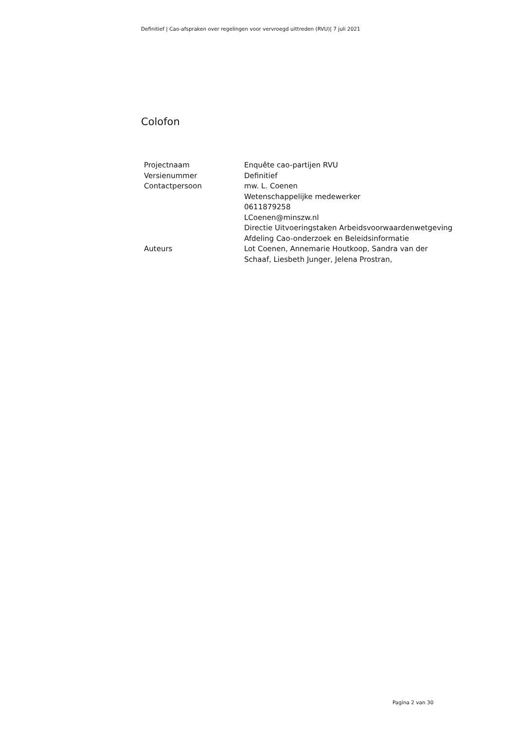Definitief | Cao-afspraken over regelingen voor vervroegd uittreden (RVU)| 7 juli 2021
Colofon
| Projectnaam | Enquête cao-partijen RVU |
| Versienummer | Definitief |
| Contactpersoon | mw. L. Coenen Wetenschappelijke medewerker 0611879258 LCoenen@minszw.nl Directie Uitvoeringstaken Arbeidsvoorwaardenwetgeving Afdeling Cao-onderzoek en Beleidsinformatie |
| Auteurs | Lot Coenen, Annemarie Houtkoop, Sandra van der Schaaf, Liesbeth Junger, Jelena Prostran, |
Pagina 2 van 30